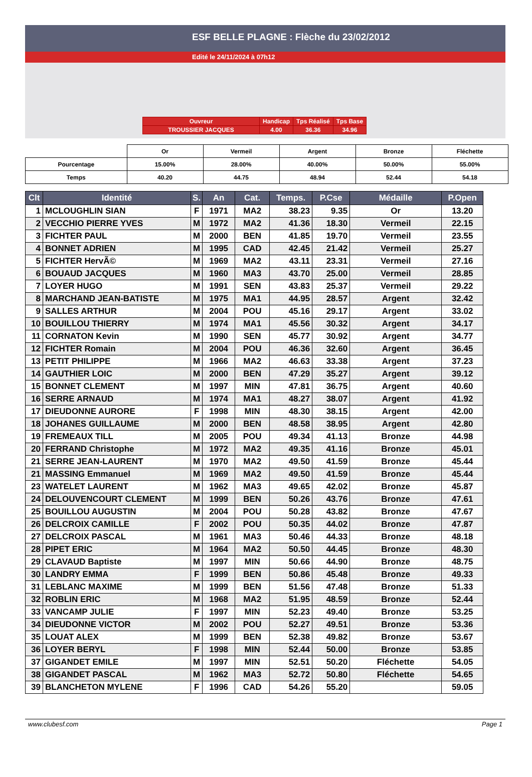ESF BELLE PLAGNE : Flèche du 23/02/2012
Edité le 24/11/2024 à 07h12
| Ouvreur | Handicap | Tps Réalisé | Tps Base |
| TROUSSIER JACQUES | 4.00 | 36.36 | 34.96 |
| | Or | Vermeil | Argent | Bronze | Fléchette |
| Pourcentage | 15.00% | 28.00% | 40.00% | 50.00% | 55.00% |
| Temps | 40.20 | 44.75 | 48.94 | 52.44 | 54.18 |
| Clt | Identité | S. | An | Cat. | Temps. | P.Cse | Médaille | P.Open |
| --- | --- | --- | --- | --- | --- | --- | --- | --- |
| 1 | MCLOUGHLIN SIAN | F | 1971 | MA2 | 38.23 | 9.35 | Or | 13.20 |
| 2 | VECCHIO PIERRE YVES | M | 1972 | MA2 | 41.36 | 18.30 | Vermeil | 22.15 |
| 3 | FICHTER PAUL | M | 2000 | BEN | 41.85 | 19.70 | Vermeil | 23.55 |
| 4 | BONNET ADRIEN | M | 1995 | CAD | 42.45 | 21.42 | Vermeil | 25.27 |
| 5 | FICHTER HervÃ© | M | 1969 | MA2 | 43.11 | 23.31 | Vermeil | 27.16 |
| 6 | BOUAUD JACQUES | M | 1960 | MA3 | 43.70 | 25.00 | Vermeil | 28.85 |
| 7 | LOYER HUGO | M | 1991 | SEN | 43.83 | 25.37 | Vermeil | 29.22 |
| 8 | MARCHAND JEAN-BATISTE | M | 1975 | MA1 | 44.95 | 28.57 | Argent | 32.42 |
| 9 | SALLES ARTHUR | M | 2004 | POU | 45.16 | 29.17 | Argent | 33.02 |
| 10 | BOUILLOU THIERRY | M | 1974 | MA1 | 45.56 | 30.32 | Argent | 34.17 |
| 11 | CORNATON Kevin | M | 1990 | SEN | 45.77 | 30.92 | Argent | 34.77 |
| 12 | FICHTER Romain | M | 2004 | POU | 46.36 | 32.60 | Argent | 36.45 |
| 13 | PETIT PHILIPPE | M | 1966 | MA2 | 46.63 | 33.38 | Argent | 37.23 |
| 14 | GAUTHIER LOIC | M | 2000 | BEN | 47.29 | 35.27 | Argent | 39.12 |
| 15 | BONNET CLEMENT | M | 1997 | MIN | 47.81 | 36.75 | Argent | 40.60 |
| 16 | SERRE ARNAUD | M | 1974 | MA1 | 48.27 | 38.07 | Argent | 41.92 |
| 17 | DIEUDONNE AURORE | F | 1998 | MIN | 48.30 | 38.15 | Argent | 42.00 |
| 18 | JOHANES GUILLAUME | M | 2000 | BEN | 48.58 | 38.95 | Argent | 42.80 |
| 19 | FREMEAUX TILL | M | 2005 | POU | 49.34 | 41.13 | Bronze | 44.98 |
| 20 | FERRAND Christophe | M | 1972 | MA2 | 49.35 | 41.16 | Bronze | 45.01 |
| 21 | SERRE JEAN-LAURENT | M | 1970 | MA2 | 49.50 | 41.59 | Bronze | 45.44 |
| 21 | MASSING Emmanuel | M | 1969 | MA2 | 49.50 | 41.59 | Bronze | 45.44 |
| 23 | WATELET LAURENT | M | 1962 | MA3 | 49.65 | 42.02 | Bronze | 45.87 |
| 24 | DELOUVENCOURT CLEMENT | M | 1999 | BEN | 50.26 | 43.76 | Bronze | 47.61 |
| 25 | BOUILLOU AUGUSTIN | M | 2004 | POU | 50.28 | 43.82 | Bronze | 47.67 |
| 26 | DELCROIX CAMILLE | F | 2002 | POU | 50.35 | 44.02 | Bronze | 47.87 |
| 27 | DELCROIX PASCAL | M | 1961 | MA3 | 50.46 | 44.33 | Bronze | 48.18 |
| 28 | PIPET ERIC | M | 1964 | MA2 | 50.50 | 44.45 | Bronze | 48.30 |
| 29 | CLAVAUD Baptiste | M | 1997 | MIN | 50.66 | 44.90 | Bronze | 48.75 |
| 30 | LANDRY EMMA | F | 1999 | BEN | 50.86 | 45.48 | Bronze | 49.33 |
| 31 | LEBLANC MAXIME | M | 1999 | BEN | 51.56 | 47.48 | Bronze | 51.33 |
| 32 | ROBLIN ERIC | M | 1968 | MA2 | 51.95 | 48.59 | Bronze | 52.44 |
| 33 | VANCAMP JULIE | F | 1997 | MIN | 52.23 | 49.40 | Bronze | 53.25 |
| 34 | DIEUDONNE VICTOR | M | 2002 | POU | 52.27 | 49.51 | Bronze | 53.36 |
| 35 | LOUAT ALEX | M | 1999 | BEN | 52.38 | 49.82 | Bronze | 53.67 |
| 36 | LOYER BERYL | F | 1998 | MIN | 52.44 | 50.00 | Bronze | 53.85 |
| 37 | GIGANDET EMILE | M | 1997 | MIN | 52.51 | 50.20 | Fléchette | 54.05 |
| 38 | GIGANDET PASCAL | M | 1962 | MA3 | 52.72 | 50.80 | Fléchette | 54.65 |
| 39 | BLANCHETON MYLENE | F | 1996 | CAD | 54.26 | 55.20 | | 59.05 |
www.clubesf.com Page 1